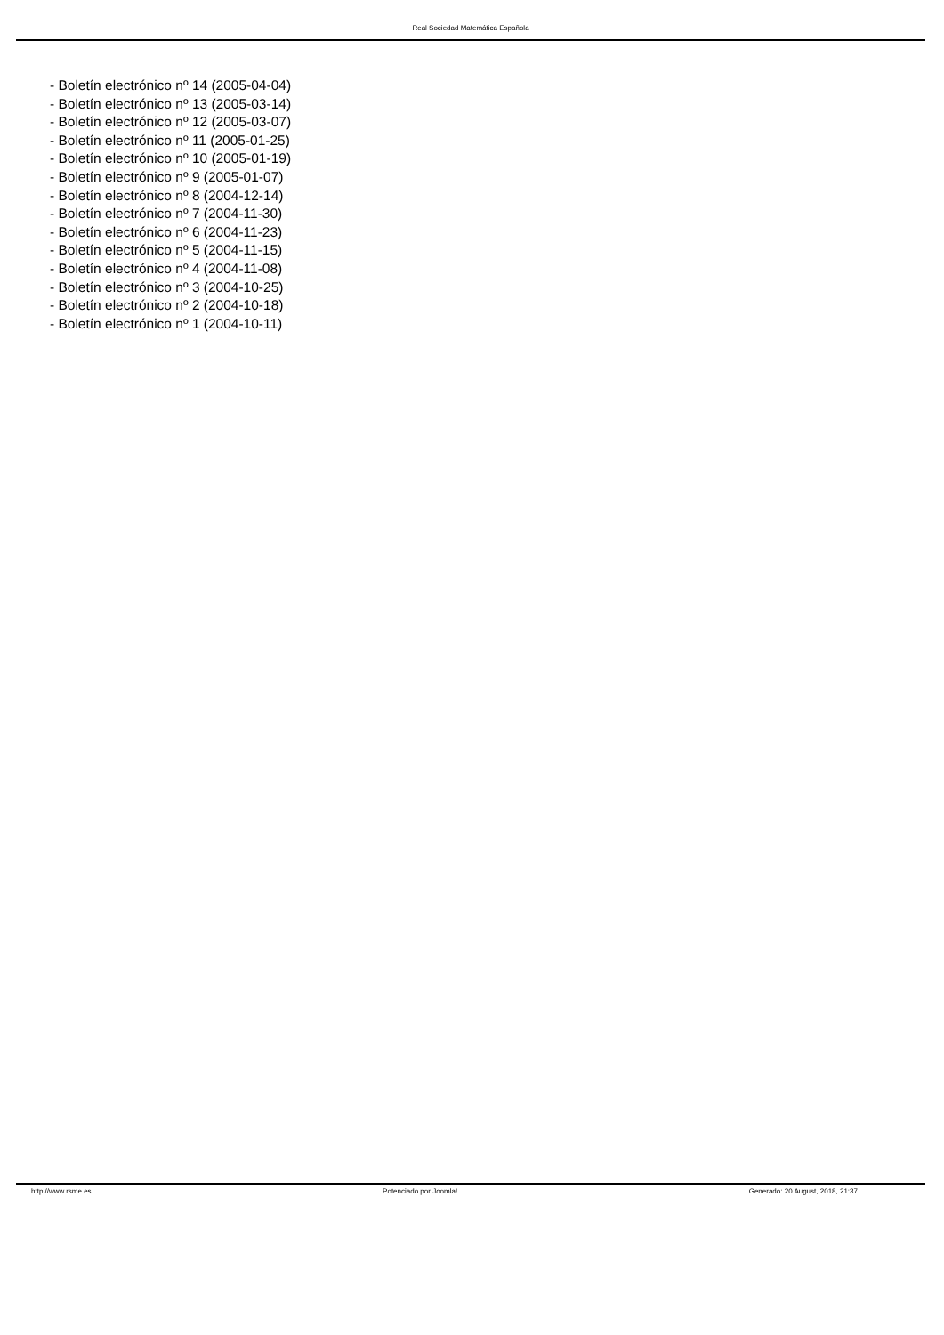Real Sociedad Matemática Española
- Boletín electrónico nº 14 (2005-04-04)
- Boletín electrónico nº 13 (2005-03-14)
- Boletín electrónico nº 12 (2005-03-07)
- Boletín electrónico nº 11 (2005-01-25)
- Boletín electrónico nº 10 (2005-01-19)
- Boletín electrónico nº 9 (2005-01-07)
- Boletín electrónico nº 8 (2004-12-14)
- Boletín electrónico nº 7 (2004-11-30)
- Boletín electrónico nº 6 (2004-11-23)
- Boletín electrónico nº 5 (2004-11-15)
- Boletín electrónico nº 4 (2004-11-08)
- Boletín electrónico nº 3 (2004-10-25)
- Boletín electrónico nº 2 (2004-10-18)
- Boletín electrónico nº 1 (2004-10-11)
http://www.rsme.es Potenciado por Joomla! Generado: 20 August, 2018, 21:37